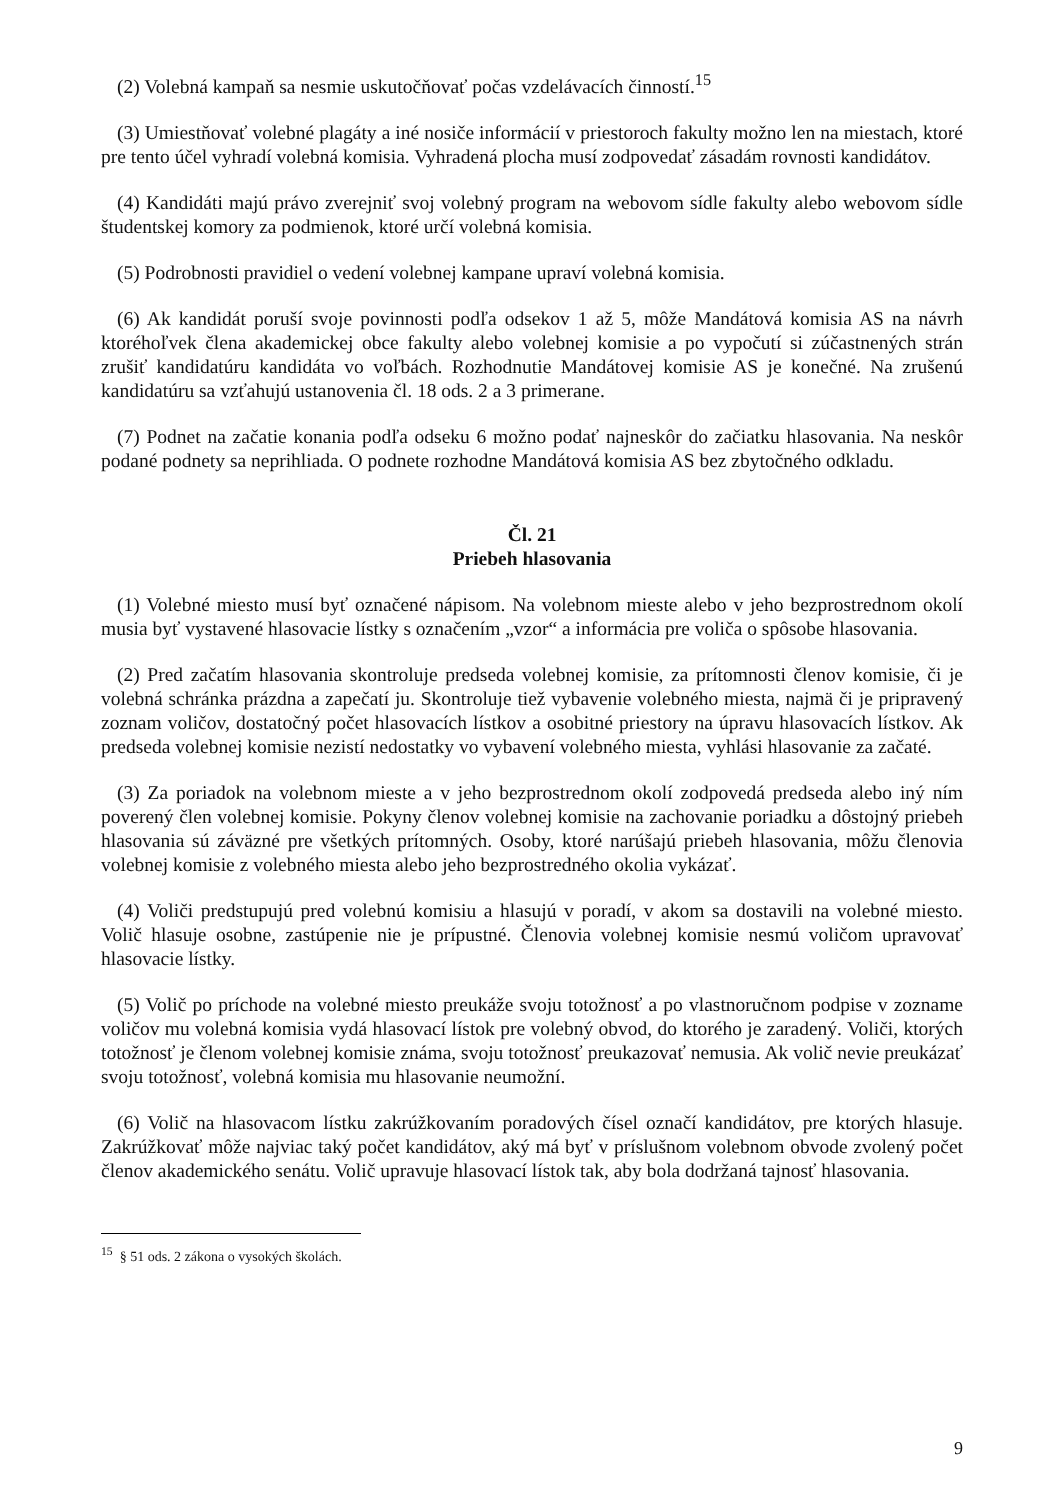(2) Volebná kampaň sa nesmie uskutočňovať počas vzdelávacích činností.<sup>15</sup>
(3) Umiestňovať volebné plagáty a iné nosiče informácií v priestoroch fakulty možno len na miestach, ktoré pre tento účel vyhradí volebná komisia. Vyhradená plocha musí zodpovedať zásadám rovnosti kandidátov.
(4) Kandidáti majú právo zverejniť svoj volebný program na webovom sídle fakulty alebo webovom sídle študentskej komory za podmienok, ktoré určí volebná komisia.
(5) Podrobnosti pravidiel o vedení volebnej kampane upraví volebná komisia.
(6) Ak kandidát poruší svoje povinnosti podľa odsekov 1 až 5, môže Mandátová komisia AS na návrh ktoréhoľvek člena akademickej obce fakulty alebo volebnej komisie a po vypočutí si zúčastnených strán zrušiť kandidatúru kandidáta vo voľbách. Rozhodnutie Mandátovej komisie AS je konečné. Na zrušenú kandidatúru sa vzťahujú ustanovenia čl. 18 ods. 2 a 3 primerane.
(7) Podnet na začatie konania podľa odseku 6 možno podať najneskôr do začiatku hlasovania. Na neskôr podané podnety sa neprihliada. O podnete rozhodne Mandátová komisia AS bez zbytočného odkladu.
Čl. 21
Priebeh hlasovania
(1) Volebné miesto musí byť označené nápisom. Na volebnom mieste alebo v jeho bezprostrednom okolí musia byť vystavené hlasovacie lístky s označením „vzor“ a informácia pre voliča o spôsobe hlasovania.
(2) Pred začatím hlasovania skontroluje predseda volebnej komisie, za prítomnosti členov komisie, či je volebná schránka prázdna a zapečatí ju. Skontroluje tiež vybavenie volebného miesta, najmä či je pripravený zoznam voličov, dostatočný počet hlasovacích lístkov a osobitné priestory na úpravu hlasovacích lístkov. Ak predseda volebnej komisie nezistí nedostatky vo vybavení volebného miesta, vyhlási hlasovanie za začaté.
(3) Za poriadok na volebnom mieste a v jeho bezprostrednom okolí zodpovedá predseda alebo iný ním poverený člen volebnej komisie. Pokyny členov volebnej komisie na zachovanie poriadku a dôstojný priebeh hlasovania sú záväzné pre všetkých prítomných. Osoby, ktoré narúšajú priebeh hlasovania, môžu členovia volebnej komisie z volebného miesta alebo jeho bezprostredného okolia vykázať.
(4) Voliči predstupujú pred volebnú komisiu a hlasujú v poradí, v akom sa dostavili na volebné miesto. Volič hlasuje osobne, zastúpenie nie je prípustné. Členovia volebnej komisie nesmú voličom upravovať hlasovacie lístky.
(5) Volič po príchode na volebné miesto preukáže svoju totožnosť a po vlastnoručnom podpise v zozname voličov mu volebná komisia vydá hlasovací lístok pre volebný obvod, do ktorého je zaradený. Voliči, ktorých totožnosť je členom volebnej komisie známa, svoju totožnosť preukazovať nemusia. Ak volič nevie preukázať svoju totožnosť, volebná komisia mu hlasovanie neumožní.
(6) Volič na hlasovacom lístku zakrúžkovaním poradových čísel označí kandidátov, pre ktorých hlasuje. Zakrúžkovať môže najviac taký počet kandidátov, aký má byť v príslušnom volebnom obvode zvolený počet členov akademického senátu. Volič upravuje hlasovací lístok tak, aby bola dodržaná tajnosť hlasovania.
<sup>15</sup> § 51 ods. 2 zákona o vysokých školách.
9